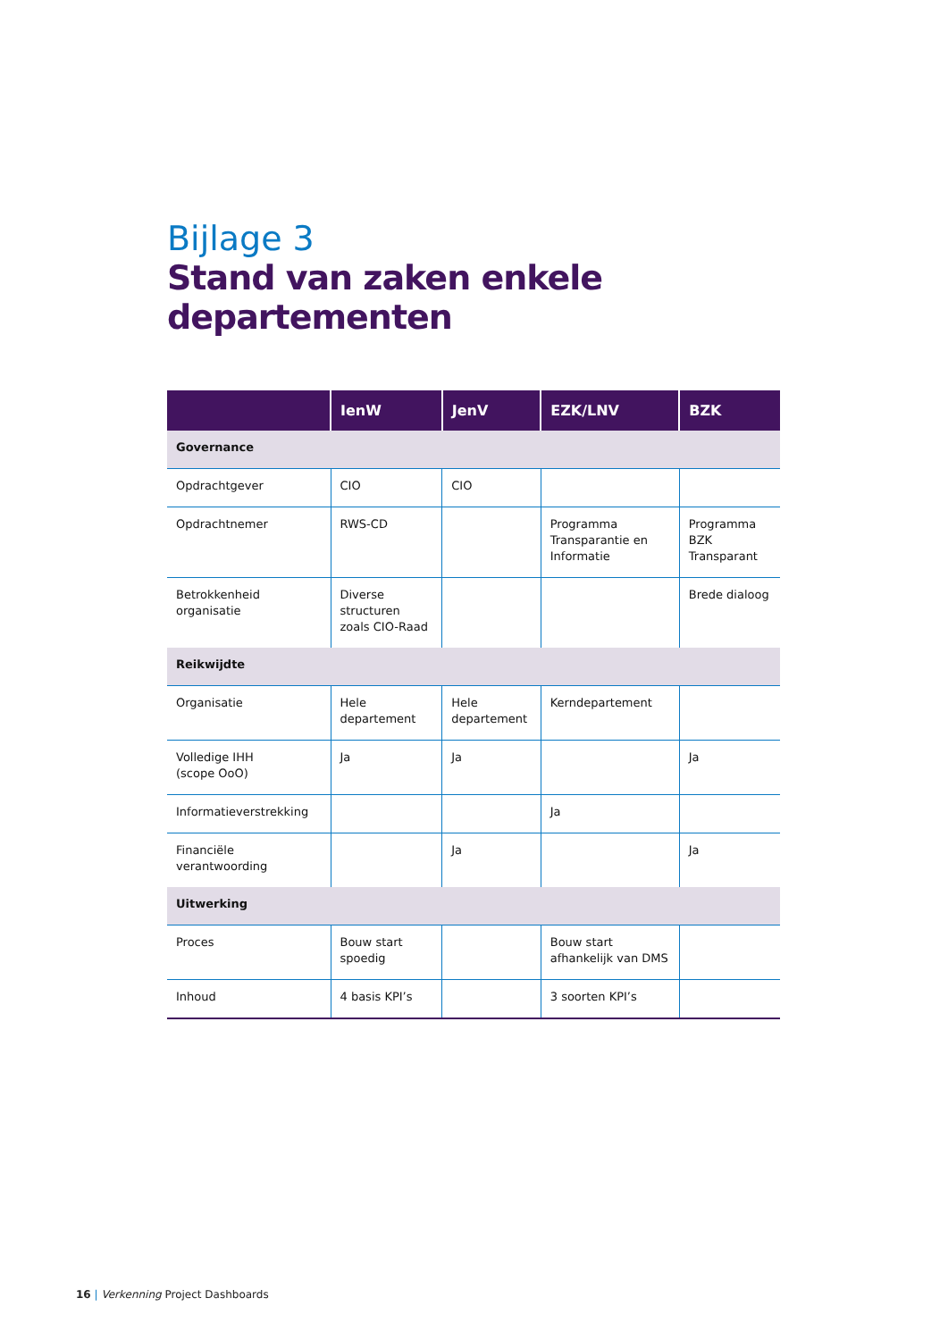Bijlage 3
Stand van zaken enkele departementen
| | IenW | JenV | EZK/LNV | BZK |
| --- | --- | --- | --- | --- |
| Governance | | | | |
| Opdrachtgever | CIO | CIO | | |
| Opdrachtnemer | RWS-CD | | Programma Transparantie en Informatie | Programma BZK Transparant |
| Betrokkenheid organisatie | Diverse structuren zoals CIO-Raad | | | Brede dialoog |
| Reikwijdte | | | | |
| Organisatie | Hele departement | Hele departement | Kerndepartement | |
| Volledige IHH (scope OoO) | Ja | Ja | | Ja |
| Informatieverstrekking | | | Ja | |
| Financiële verantwoording | | Ja | | Ja |
| Uitwerking | | | | |
| Proces | Bouw start spoedig | | Bouw start afhankelijk van DMS | |
| Inhoud | 4 basis KPI’s | | 3 soorten KPI’s | |
16 | Verkenning Project Dashboards